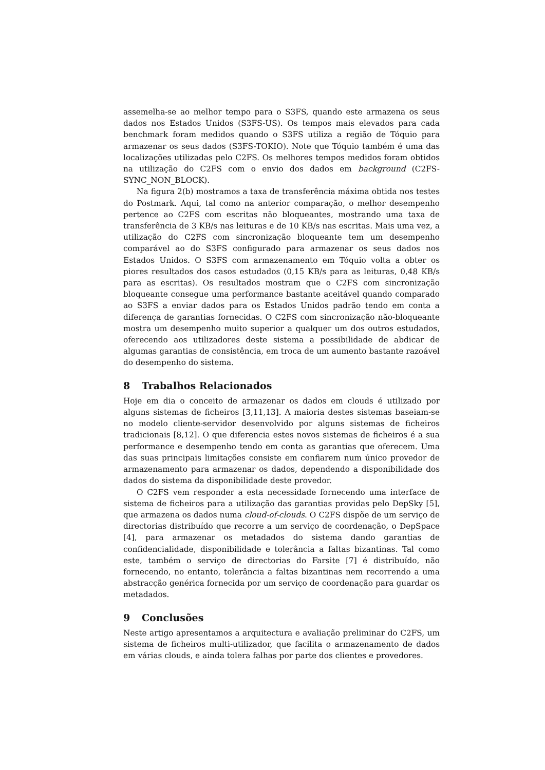assemelha-se ao melhor tempo para o S3FS, quando este armazena os seus dados nos Estados Unidos (S3FS-US). Os tempos mais elevados para cada benchmark foram medidos quando o S3FS utiliza a região de Tóquio para armazenar os seus dados (S3FS-TOKIO). Note que Tóquio também é uma das localizações utilizadas pelo C2FS. Os melhores tempos medidos foram obtidos na utilização do C2FS com o envio dos dados em background (C2FS-SYNC_NON_BLOCK).
Na figura 2(b) mostramos a taxa de transferência máxima obtida nos testes do Postmark. Aqui, tal como na anterior comparação, o melhor desempenho pertence ao C2FS com escritas não bloqueantes, mostrando uma taxa de transferência de 3 KB/s nas leituras e de 10 KB/s nas escritas. Mais uma vez, a utilização do C2FS com sincronização bloqueante tem um desempenho comparável ao do S3FS configurado para armazenar os seus dados nos Estados Unidos. O S3FS com armazenamento em Tóquio volta a obter os piores resultados dos casos estudados (0,15 KB/s para as leituras, 0,48 KB/s para as escritas). Os resultados mostram que o C2FS com sincronização bloqueante consegue uma performance bastante aceitável quando comparado ao S3FS a enviar dados para os Estados Unidos padrão tendo em conta a diferença de garantias fornecidas. O C2FS com sincronização não-bloqueante mostra um desempenho muito superior a qualquer um dos outros estudados, oferecendo aos utilizadores deste sistema a possibilidade de abdicar de algumas garantias de consistência, em troca de um aumento bastante razoável do desempenho do sistema.
8 Trabalhos Relacionados
Hoje em dia o conceito de armazenar os dados em clouds é utilizado por alguns sistemas de ficheiros [3,11,13]. A maioria destes sistemas baseiam-se no modelo cliente-servidor desenvolvido por alguns sistemas de ficheiros tradicionais [8,12]. O que diferencia estes novos sistemas de ficheiros é a sua performance e desempenho tendo em conta as garantias que oferecem. Uma das suas principais limitações consiste em confiarem num único provedor de armazenamento para armazenar os dados, dependendo a disponibilidade dos dados do sistema da disponibilidade deste provedor.
O C2FS vem responder a esta necessidade fornecendo uma interface de sistema de ficheiros para a utilização das garantias providas pelo DepSky [5], que armazena os dados numa cloud-of-clouds. O C2FS dispõe de um serviço de directorias distribuído que recorre a um serviço de coordenação, o DepSpace [4], para armazenar os metadados do sistema dando garantias de confidencialidade, disponibilidade e tolerância a faltas bizantinas. Tal como este, também o serviço de directorias do Farsite [7] é distribuído, não fornecendo, no entanto, tolerância a faltas bizantinas nem recorrendo a uma abstracção genérica fornecida por um serviço de coordenação para guardar os metadados.
9 Conclusões
Neste artigo apresentamos a arquitectura e avaliação preliminar do C2FS, um sistema de ficheiros multi-utilizador, que facilita o armazenamento de dados em várias clouds, e ainda tolera falhas por parte dos clientes e provedores.